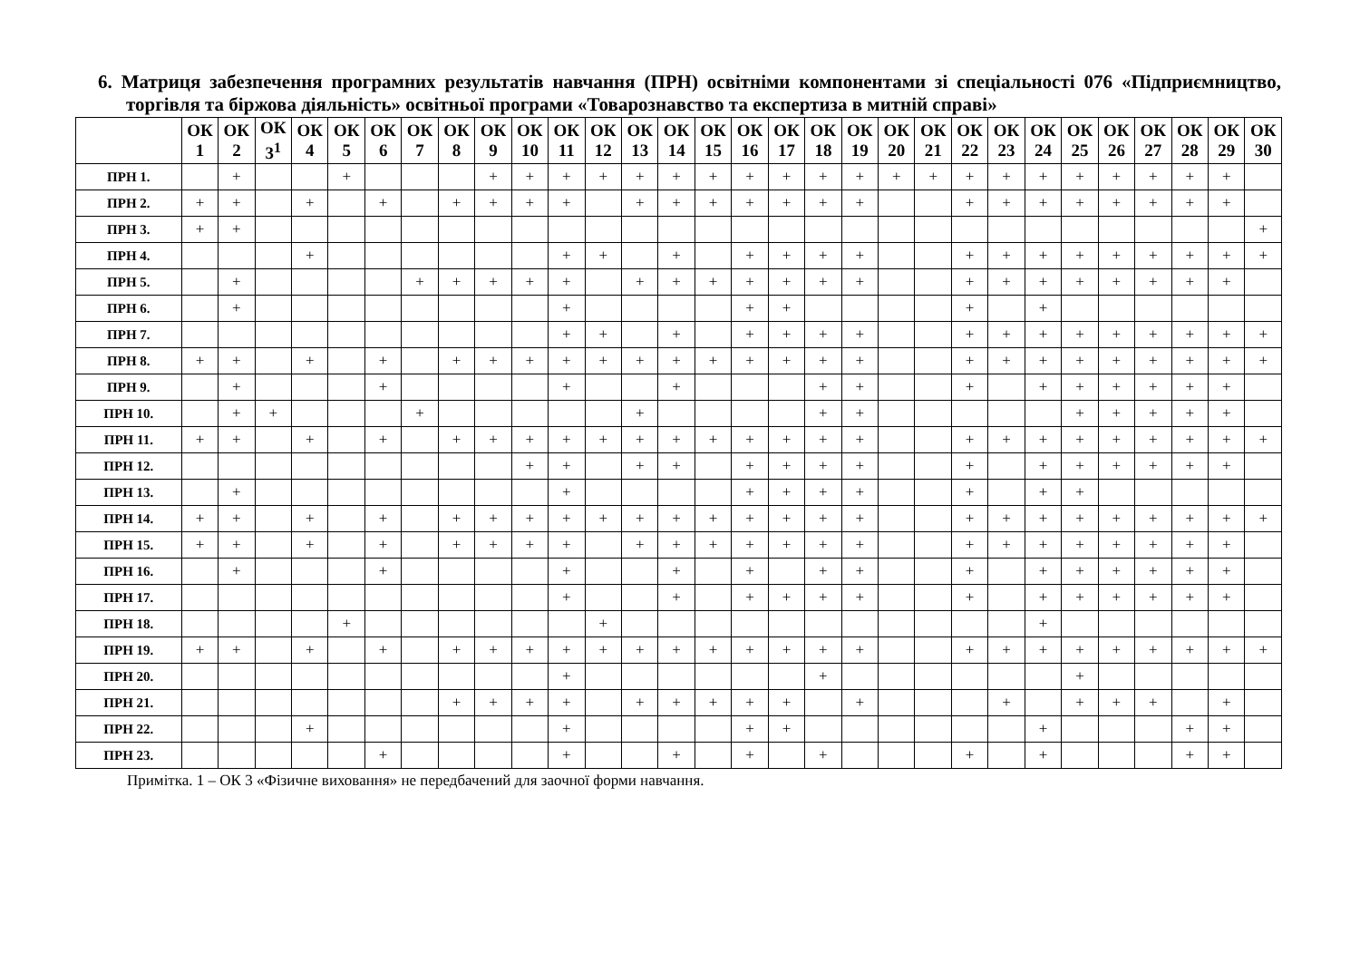6. Матриця забезпечення програмних результатів навчання (ПРН) освітніми компонентами зі спеціальності 076 «Підприємництво, торгівля та біржова діяльність» освітньої програми «Товарознавство та експертиза в митній справі»
| | ОК 1 | ОК 2 | ОК 3<sup>1</sup> | ОК 4 | ОК 5 | ОК 6 | ОК 7 | ОК 8 | ОК 9 | ОК 10 | ОК 11 | ОК 12 | ОК 13 | ОК 14 | ОК 15 | ОК 16 | ОК 17 | ОК 18 | ОК 19 | ОК 20 | ОК 21 | ОК 22 | ОК 23 | ОК 24 | ОК 25 | ОК 26 | ОК 27 | ОК 28 | ОК 29 | ОК 30 |
| --- | --- | --- | --- | --- | --- | --- | --- | --- | --- | --- | --- | --- | --- | --- | --- | --- | --- | --- | --- | --- | --- | --- | --- | --- | --- | --- | --- | --- | --- | --- |
| ПРН 1. | | + | | | + | | | | + | + | + | + | + | + | + | + | + | + | + | + | + | + | + | + | + | + | + | + | + | |
| ПРН 2. | + | + | | + | | + | | + | + | + | + | | + | + | + | + | + | + | + | | | + | + | + | + | + | + | + | + | |
| ПРН 3. | + | + | | | | | | | | | | | | | | | | | | | | | | | | | | | | + |
| ПРН 4. | | | | + | | | | | | | + | + | | + | | + | + | + | + | | | + | + | + | + | + | + | + | + | + |
| ПРН 5. | | + | | | | | + | + | + | + | + | | + | + | + | + | + | + | + | | | + | + | + | + | + | + | + | + | |
| ПРН 6. | | + | | | | | | | | | + | | | | | + | + | | | | | + | | + | | | | | | |
| ПРН 7. | | | | | | | | | | | + | + | | + | | + | + | + | + | | | + | + | + | + | + | + | + | + | + |
| ПРН 8. | + | + | | + | | + | | + | + | + | + | + | + | + | + | + | + | + | + | | | + | + | + | + | + | + | + | + | + |
| ПРН 9. | | + | | | | + | | | | | + | | | + | | | | + | + | | | + | | + | + | + | + | + | + | |
| ПРН 10. | | + | + | | | | + | | | | | | + | | | | | + | + | | | | | | + | + | + | + | + | |
| ПРН 11. | + | + | | + | | + | | + | + | + | + | + | + | + | + | + | + | + | + | | | + | + | + | + | + | + | + | + | + |
| ПРН 12. | | | | | | | | | | + | + | | + | + | | + | + | + | + | | | + | | + | + | + | + | + | + | |
| ПРН 13. | | + | | | | | | | | | + | | | | | + | + | + | + | | | + | | + | + | | | | | |
| ПРН 14. | + | + | | + | | + | | + | + | + | + | + | + | + | + | + | + | + | + | | | + | + | + | + | + | + | + | + | + |
| ПРН 15. | + | + | | + | | + | | + | + | + | + | | + | + | + | + | + | + | + | | | + | + | + | + | + | + | + | + | |
| ПРН 16. | | + | | | | + | | | | | + | | | + | | + | | + | + | | | + | | + | + | + | + | + | + | |
| ПРН 17. | | | | | | | | | | | + | | | + | | + | + | + | + | | | + | | + | + | + | + | + | + | |
| ПРН 18. | | | | | + | | | | | | | + | | | | | | | | | | | | + | | | | | | |
| ПРН 19. | + | + | | + | | + | | + | + | + | + | + | + | + | + | + | + | + | + | | | + | + | + | + | + | + | + | + | + |
| ПРН 20. | | | | | | | | | | | + | | | | | | | + | | | | | | | + | | | | | |
| ПРН 21. | | | | | | | | + | + | + | + | | + | + | + | + | + | | + | | | | + | | + | + | + | | + | |
| ПРН 22. | | | | + | | | | | | | + | | | | | + | + | | | | | | | + | | | | + | + | |
| ПРН 23. | | | | | | + | | | | | + | | | + | | + | | + | | | | + | | + | | | | + | + | |
Примітка. 1 – ОК 3 «Фізичне виховання» не передбачений для заочної форми навчання.